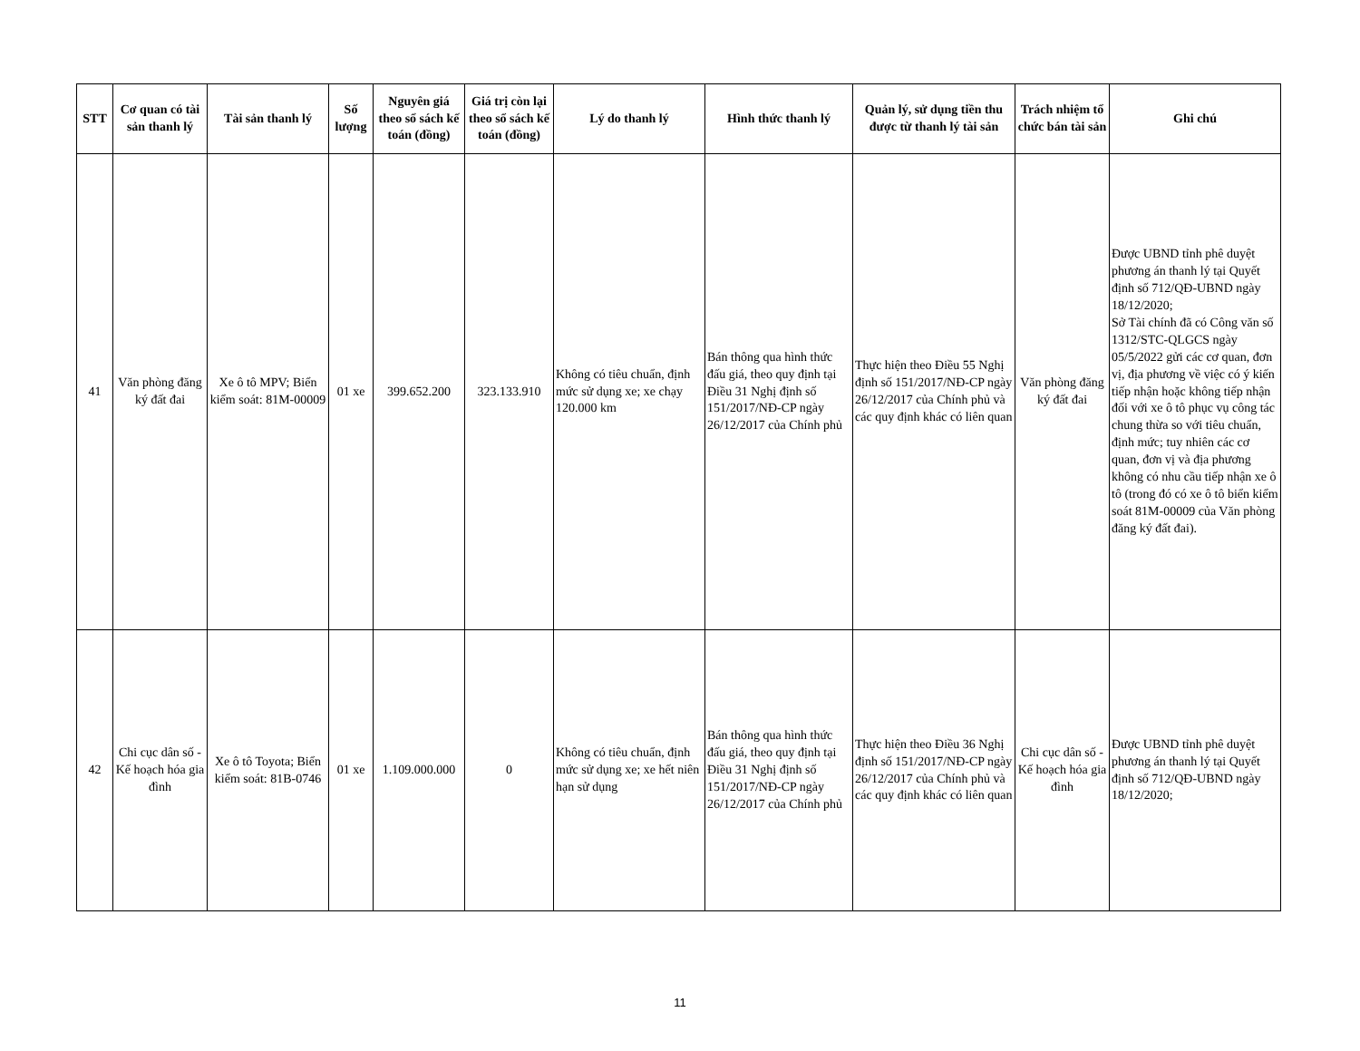| STT | Cơ quan có tài sản thanh lý | Tài sản thanh lý | Số lượng | Nguyên giá theo sổ sách kế toán (đồng) | Giá trị còn lại theo sổ sách kế toán (đồng) | Lý do thanh lý | Hình thức thanh lý | Quản lý, sử dụng tiền thu được từ thanh lý tài sản | Trách nhiệm tổ chức bán tài sản | Ghi chú |
| --- | --- | --- | --- | --- | --- | --- | --- | --- | --- | --- |
| 41 | Văn phòng đăng ký đất đai | Xe ô tô MPV; Biển kiểm soát: 81M-00009 | 01 xe | 399.652.200 | 323.133.910 | Không có tiêu chuẩn, định mức sử dụng xe; xe chạy 120.000 km | Bán thông qua hình thức đấu giá, theo quy định tại Điều 31 Nghị định số 151/2017/NĐ-CP ngày 26/12/2017 của Chính phủ | Thực hiện theo Điều 55 Nghị định số 151/2017/NĐ-CP ngày 26/12/2017 của Chính phủ và các quy định khác có liên quan | Văn phòng đăng ký đất đai | Được UBND tỉnh phê duyệt phương án thanh lý tại Quyết định số 712/QĐ-UBND ngày 18/12/2020; Sở Tài chính đã có Công văn số 1312/STC-QLGCS ngày 05/5/2022 gửi các cơ quan, đơn vị, địa phương về việc có ý kiến tiếp nhận hoặc không tiếp nhận đối với xe ô tô phục vụ công tác chung thừa so với tiêu chuẩn, định mức; tuy nhiên các cơ quan, đơn vị và địa phương không có nhu cầu tiếp nhận xe ô tô (trong đó có xe ô tô biển kiểm soát 81M-00009 của Văn phòng đăng ký đất đai). |
| 42 | Chi cục dân số - Kế hoạch hóa gia đình | Xe ô tô Toyota; Biển kiểm soát: 81B-0746 | 01 xe | 1.109.000.000 | 0 | Không có tiêu chuẩn, định mức sử dụng xe; xe hết niên hạn sử dụng | Bán thông qua hình thức đấu giá, theo quy định tại Điều 31 Nghị định số 151/2017/NĐ-CP ngày 26/12/2017 của Chính phủ | Thực hiện theo Điều 36 Nghị định số 151/2017/NĐ-CP ngày 26/12/2017 của Chính phủ và các quy định khác có liên quan | Chi cục dân số - Kế hoạch hóa gia đình | Được UBND tỉnh phê duyệt phương án thanh lý tại Quyết định số 712/QĐ-UBND ngày 18/12/2020; |
11